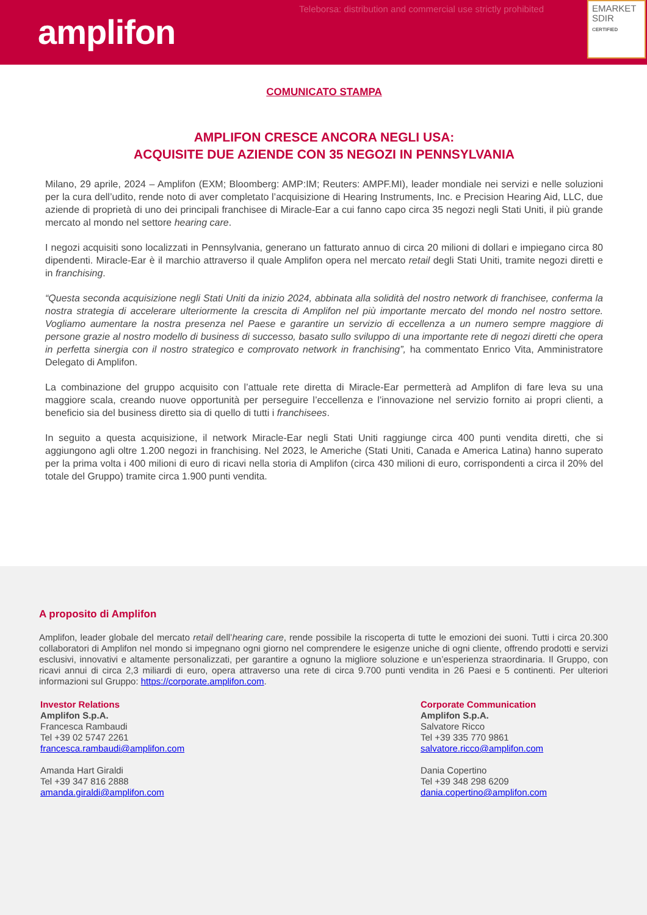amplifon
Teleborsa: distribution and commercial use strictly prohibited
EMARKET
SDIR
CERTIFIED
COMUNICATO STAMPA
AMPLIFON CRESCE ANCORA NEGLI USA:
ACQUISITE DUE AZIENDE CON 35 NEGOZI IN PENNSYLVANIA
Milano, 29 aprile, 2024 – Amplifon (EXM; Bloomberg: AMP:IM; Reuters: AMPF.MI), leader mondiale nei servizi e nelle soluzioni per la cura dell’udito, rende noto di aver completato l’acquisizione di Hearing Instruments, Inc. e Precision Hearing Aid, LLC, due aziende di proprietà di uno dei principali franchisee di Miracle-Ear a cui fanno capo circa 35 negozi negli Stati Uniti, il più grande mercato al mondo nel settore hearing care.
I negozi acquisiti sono localizzati in Pennsylvania, generano un fatturato annuo di circa 20 milioni di dollari e impiegano circa 80 dipendenti. Miracle-Ear è il marchio attraverso il quale Amplifon opera nel mercato retail degli Stati Uniti, tramite negozi diretti e in franchising.
“Questa seconda acquisizione negli Stati Uniti da inizio 2024, abbinata alla solidità del nostro network di franchisee, conferma la nostra strategia di accelerare ulteriormente la crescita di Amplifon nel più importante mercato del mondo nel nostro settore. Vogliamo aumentare la nostra presenza nel Paese e garantire un servizio di eccellenza a un numero sempre maggiore di persone grazie al nostro modello di business di successo, basato sullo sviluppo di una importante rete di negozi diretti che opera in perfetta sinergia con il nostro strategico e comprovato network in franchising”, ha commentato Enrico Vita, Amministratore Delegato di Amplifon.
La combinazione del gruppo acquisito con l’attuale rete diretta di Miracle-Ear permetterà ad Amplifon di fare leva su una maggiore scala, creando nuove opportunità per perseguire l’eccellenza e l’innovazione nel servizio fornito ai propri clienti, a beneficio sia del business diretto sia di quello di tutti i franchisees.
In seguito a questa acquisizione, il network Miracle-Ear negli Stati Uniti raggiunge circa 400 punti vendita diretti, che si aggiungono agli oltre 1.200 negozi in franchising. Nel 2023, le Americhe (Stati Uniti, Canada e America Latina) hanno superato per la prima volta i 400 milioni di euro di ricavi nella storia di Amplifon (circa 430 milioni di euro, corrispondenti a circa il 20% del totale del Gruppo) tramite circa 1.900 punti vendita.
A proposito di Amplifon
Amplifon, leader globale del mercato retail dell’hearing care, rende possibile la riscoperta di tutte le emozioni dei suoni. Tutti i circa 20.300 collaboratori di Amplifon nel mondo si impegnano ogni giorno nel comprendere le esigenze uniche di ogni cliente, offrendo prodotti e servizi esclusivi, innovativi e altamente personalizzati, per garantire a ognuno la migliore soluzione e un’esperienza straordinaria. Il Gruppo, con ricavi annui di circa 2,3 miliardi di euro, opera attraverso una rete di circa 9.700 punti vendita in 26 Paesi e 5 continenti. Per ulteriori informazioni sul Gruppo: https://corporate.amplifon.com.
Investor Relations
Amplifon S.p.A.
Francesca Rambaudi
Tel +39 02 5747 2261
francesca.rambaudi@amplifon.com
Amanda Hart Giraldi
Tel +39 347 816 2888
amanda.giraldi@amplifon.com
Corporate Communication
Amplifon S.p.A.
Salvatore Ricco
Tel +39 335 770 9861
salvatore.ricco@amplifon.com
Dania Copertino
Tel +39 348 298 6209
dania.copertino@amplifon.com